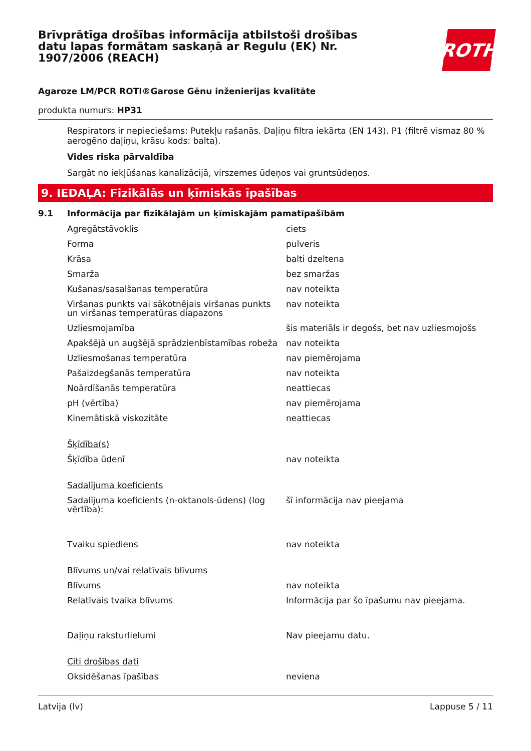Brīvprātīga drošības informācija atbilstoši drošības datu lapas formātam saskaņā ar Regulu (EK) Nr. 1907/2006 (REACH)
ROTH
Agaroze LM/PCR ROTI®Garose Gēnu inženierijas kvalitāte
produkta numurs: HP31
Respirators ir nepieciešams: Putekļu rašanās. Daļiņu filtra iekārta (EN 143). P1 (filtrē vismaz 80 % aerogēno daļiņu, krāsu kods: balta).
Vides riska pārvaldība
Sargāt no iekļūšanas kanalizācijā, virszemes ūdeņos vai gruntsūdeņos.
9. IEDAĻA: Fizikālās un ķīmiskās īpašības
9.1 Informācija par fizikālajām un ķīmiskajām pamatīpašībām
| Agregātstāvoklis | ciets |
| Forma | pulveris |
| Krāsa | balti dzeltena |
| Smarža | bez smaržas |
| Kušanas/sasalšanas temperatūra | nav noteikta |
| Viršanas punkts vai sākotnējais viršanas punkts un viršanas temperatūras diapazons | nav noteikta |
| Uzliesmojamība | šis materiāls ir degošs, bet nav uzliesmojošs |
| Apakšējā un augšējā sprādzienbīstamības robeža | nav noteikta |
| Uzliesmošanas temperatūra | nav piemērojama |
| Pašaizdegšanās temperatūra | nav noteikta |
| Noārdīšanās temperatūra | neattiecas |
| pH (vērtība) | nav piemērojama |
| Kinemātiskā viskozitāte | neattiecas |
| Šķīdība(s) | |
| Šķīdība ūdenī | nav noteikta |
| Sadalījuma koeficients | |
| Sadalījuma koeficients (n-oktanols-ūdens) (log vērtība): | šī informācija nav pieejama |
| Tvaiku spiediens | nav noteikta |
| Blīvums un/vai relatīvais blīvums | |
| Blīvums | nav noteikta |
| Relatīvais tvaika blīvums | Informācija par šo īpašumu nav pieejama. |
| Daļiņu raksturlielumi | Nav pieejamu datu. |
| Citi drošības dati | |
| Oksidēšanas īpašības | neviena |
Latvija (lv) Lappuse 5 / 11